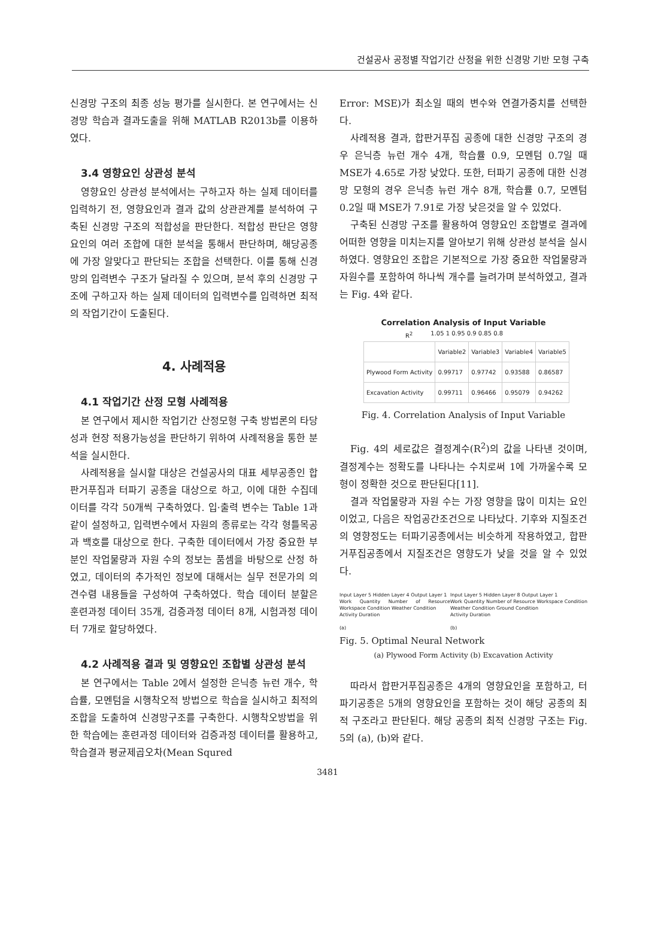건설공사 공정별 작업기간 산정을 위한 신경망 기반 모형 구축
신경망 구조의 최종 성능 평가를 실시한다. 본 연구에서는 신경망 학습과 결과도출을 위해 MATLAB R2013b를 이용하였다.
3.4 영향요인 상관성 분석
영향요인 상관성 분석에서는 구하고자 하는 실제 데이터를 입력하기 전, 영향요인과 결과 값의 상관관계를 분석하여 구축된 신경망 구조의 적합성을 판단한다. 적합성 판단은 영향요인의 여러 조합에 대한 분석을 통해서 판단하며, 해당공종에 가장 알맞다고 판단되는 조합을 선택한다. 이를 통해 신경망의 입력변수 구조가 달라질 수 있으며, 분석 후의 신경망 구조에 구하고자 하는 실제 데이터의 입력변수를 입력하면 최적의 작업기간이 도출된다.
4. 사례적용
4.1 작업기간 산정 모형 사례적용
본 연구에서 제시한 작업기간 산정모형 구축 방법론의 타당성과 현장 적용가능성을 판단하기 위하여 사례적용을 통한 분석을 실시한다.
사례적용을 실시할 대상은 건설공사의 대표 세부공종인 합판거푸집과 터파기 공종을 대상으로 하고, 이에 대한 수집데이터를 각각 50개씩 구축하였다. 입·출력 변수는 Table 1과 같이 설정하고, 입력변수에서 자원의 종류로는 각각 형틀목공과 백호를 대상으로 한다. 구축한 데이터에서 가장 중요한 부분인 작업물량과 자원 수의 정보는 품셈을 바탕으로 산정 하였고, 데이터의 추가적인 정보에 대해서는 실무 전문가의 의견수렴 내용들을 구성하여 구축하였다. 학습 데이터 분할은 훈련과정 데이터 35개, 검증과정 데이터 8개, 시험과정 데이터 7개로 할당하였다.
4.2 사례적용 결과 및 영향요인 조합별 상관성 분석
본 연구에서는 Table 2에서 설정한 은닉층 뉴런 개수, 학습률, 모멘텀을 시행착오적 방법으로 학습을 실시하고 최적의 조합을 도출하여 신경망구조를 구축한다. 시행착오방법을 위한 학습에는 훈련과정 데이터와 검증과정 데이터를 활용하고, 학습결과 평균제곱오차(Mean Squred
Error: MSE)가 최소일 때의 변수와 연결가중치를 선택한다.
사례적용 결과, 합판거푸집 공종에 대한 신경망 구조의 경우 은닉층 뉴런 개수 4개, 학습률 0.9, 모멘텀 0.7일 때 MSE가 4.65로 가장 낮았다. 또한, 터파기 공종에 대한 신경망 모형의 경우 은닉층 뉴런 개수 8개, 학습률 0.7, 모멘텀 0.2일 때 MSE가 7.91로 가장 낮은것을 알 수 있었다.
구축된 신경망 구조를 활용하여 영향요인 조합별로 결과에 어떠한 영향을 미치는지를 알아보기 위해 상관성 분석을 실시하였다. 영향요인 조합은 기본적으로 가장 중요한 작업물량과 자원수를 포함하여 하나씩 개수를 늘려가며 분석하였고, 결과는 Fig. 4와 같다.
Correlation Analysis of Input Variable
R<sup>2</sup> 1.05 1 0.95 0.9 0.85 0.8
| | Variable2 | Variable3 | Variable4 | Variable5 |
| --- | --- | --- | --- | --- |
| Plywood Form Activity | 0.99717 | 0.97742 | 0.93588 | 0.86587 |
| Excavation Activity | 0.99711 | 0.96466 | 0.95079 | 0.94262 |
Fig. 4. Correlation Analysis of Input Variable
Fig. 4의 세로값은 결정계수(R<sup>2</sup>)의 값을 나타낸 것이며, 결정계수는 정확도를 나타나는 수치로써 1에 가까울수록 모형이 정확한 것으로 판단된다[11].
결과 작업물량과 자원 수는 가장 영향을 많이 미치는 요인이었고, 다음은 작업공간조건으로 나타났다. 기후와 지질조건의 영향정도는 터파기공종에서는 비슷하게 작용하였고, 합판거푸집공종에서 지질조건은 영향도가 낮을 것을 알 수 있었다.
Input Layer 5 Hidden Layer 4 Output Layer 1
Work Quantity Number of Resource Workspace Condition Weather Condition
Activity Duration
(a)
Input Layer 5 Hidden Layer 8 Output Layer 1
Work Quantity Number of Resource Workspace Condition Weather Condition Ground Condition
Activity Duration
(b)
Fig. 5. Optimal Neural Network
(a) Plywood Form Activity (b) Excavation Activity
따라서 합판거푸집공종은 4개의 영향요인을 포함하고, 터파기공종은 5개의 영향요인을 포함하는 것이 해당 공종의 최적 구조라고 판단된다. 해당 공종의 최적 신경망 구조는 Fig. 5의 (a), (b)와 같다.
3481